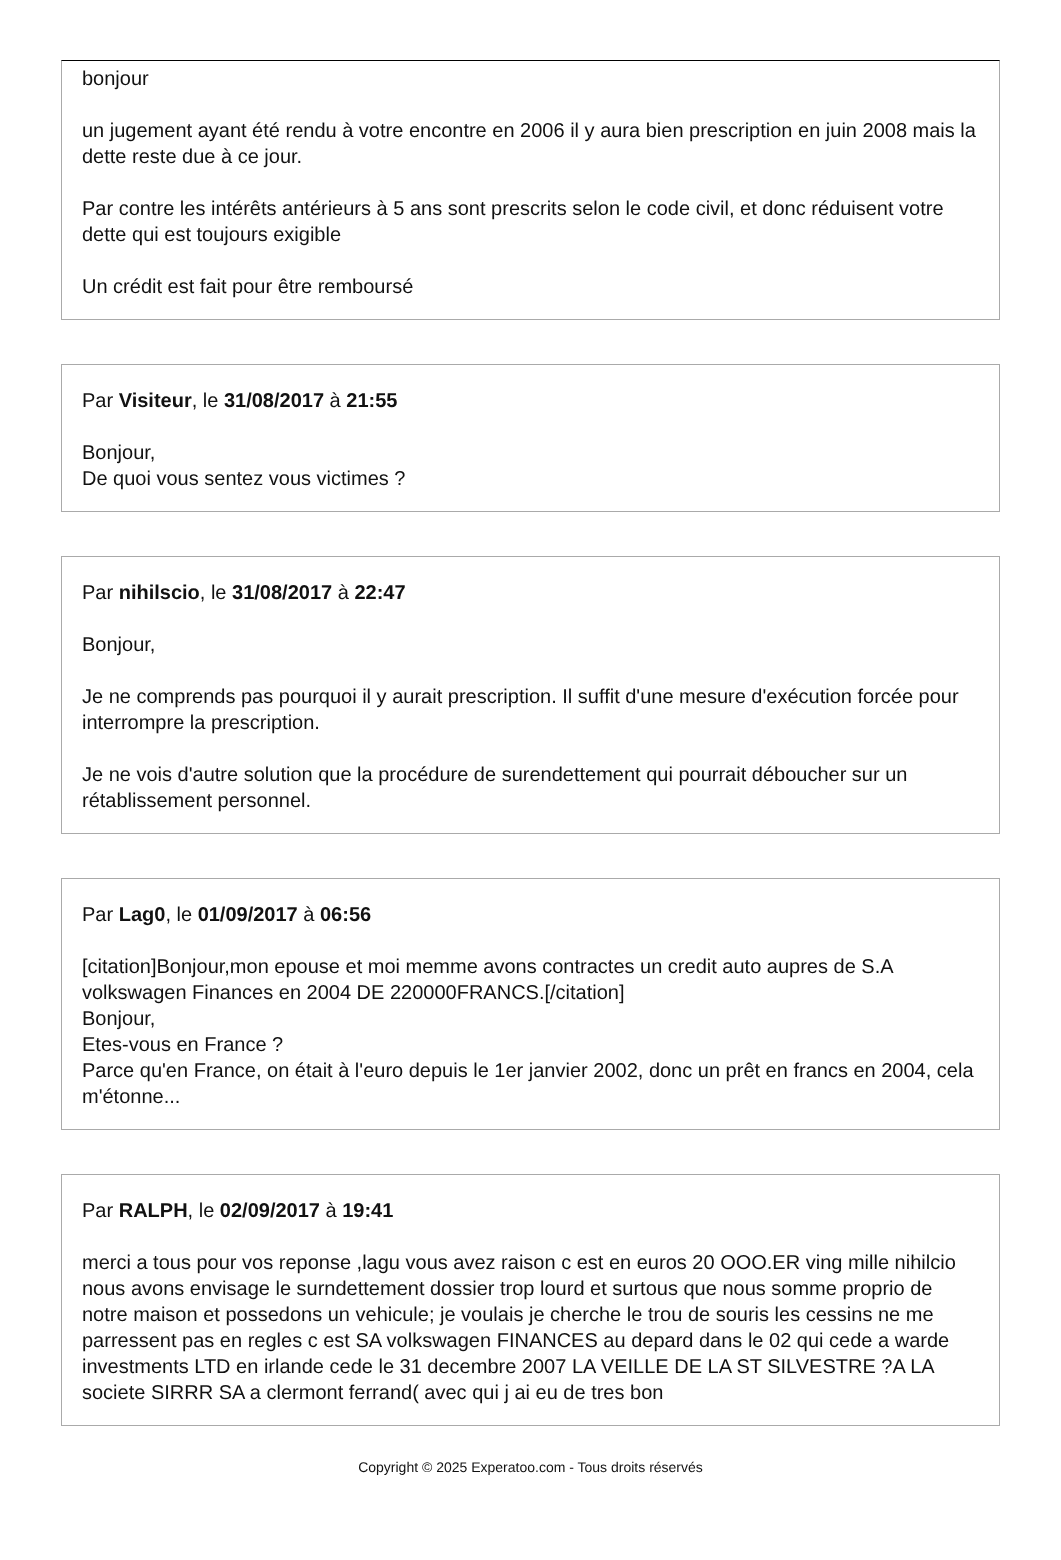bonjour
un jugement ayant été rendu à votre encontre en 2006 il y aura bien prescription en juin 2008 mais la dette reste due à ce jour.
Par contre les intérêts antérieurs à 5 ans sont prescrits selon le code civil, et donc réduisent votre dette qui est toujours exigible
Un crédit est fait pour être remboursé
Par Visiteur, le 31/08/2017 à 21:55
Bonjour,
De quoi vous sentez vous victimes ?
Par nihilscio, le 31/08/2017 à 22:47
Bonjour,
Je ne comprends pas pourquoi il y aurait prescription. Il suffit d'une mesure d'exécution forcée pour interrompre la prescription.
Je ne vois d'autre solution que la procédure de surendettement qui pourrait déboucher sur un rétablissement personnel.
Par Lag0, le 01/09/2017 à 06:56
[citation]Bonjour,mon epouse et moi memme avons contractes un credit auto aupres de S.A volkswagen Finances en 2004 DE 220000FRANCS.[/citation]
Bonjour,
Etes-vous en France ?
Parce qu'en France, on était à l'euro depuis le 1er janvier 2002, donc un prêt en francs en 2004, cela m'étonne...
Par RALPH, le 02/09/2017 à 19:41
merci a tous pour vos reponse ,lagu vous avez raison c est en euros 20 OOO.ER ving mille nihilcio nous avons envisage le surndettement dossier trop lourd et surtous que nous somme proprio de notre maison et possedons un vehicule; je voulais je cherche le trou de souris les cessins ne me parressent pas en regles c est SA volkswagen FINANCES au depard dans le 02 qui cede a warde investments LTD en irlande cede le 31 decembre 2007 LA VEILLE DE LA ST SILVESTRE ?A LA societe SIRRR SA a clermont ferrand( avec qui j ai eu de tres bon
Copyright © 2025 Experatoo.com - Tous droits réservés